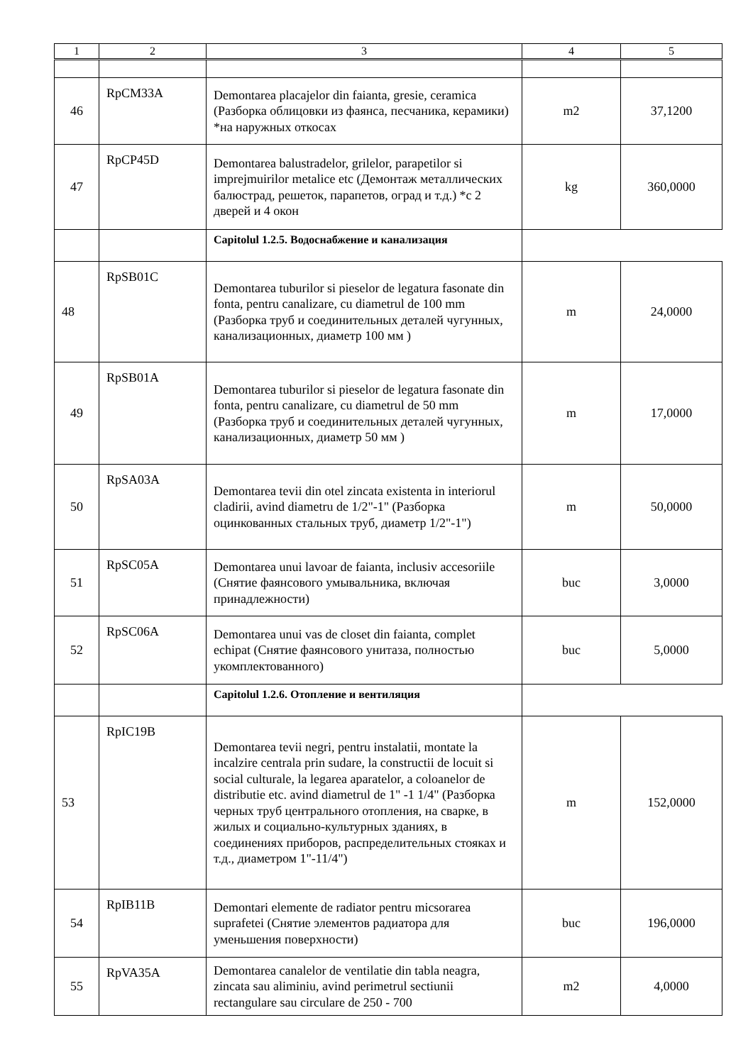| 1 | 2 | 3 | 4 | 5 |
| --- | --- | --- | --- | --- |
| 46 | RpCM33A | Demontarea placajelor din faianta, gresie, ceramica (Разборка облицовки из фаянса, песчаника, керамики) *на наружных откосах | m2 | 37,1200 |
| 47 | RpCP45D | Demontarea balustradelor, grilelor, parapetilor si imprejmuirilor metalice etc (Демонтаж металлических балюстрад, решеток, парапетов, оград и т.д.) *с 2 дверей и 4 окон | kg | 360,0000 |
| | | Capitolul 1.2.5. Водоснабжение и канализация | | |
| 48 | RpSB01C | Demontarea tuburilor si pieselor de legatura fasonate din fonta, pentru canalizare, cu diametrul de 100 mm (Разборка труб и соединительных деталей чугунных, канализационных, диаметр 100 мм ) | m | 24,0000 |
| 49 | RpSB01A | Demontarea tuburilor si pieselor de legatura fasonate din fonta, pentru canalizare, cu diametrul de 50 mm (Разборка труб и соединительных деталей чугунных, канализационных, диаметр 50 мм ) | m | 17,0000 |
| 50 | RpSA03A | Demontarea tevii din otel zincata existenta in interiorul cladirii, avind diametru de 1/2"-1" (Разборка оцинкованных стальных труб, диаметр 1/2"-1") | m | 50,0000 |
| 51 | RpSC05A | Demontarea unui lavoar de faianta, inclusiv accesoriile (Снятие фаянсового умывальника, включая принадлежности) | buc | 3,0000 |
| 52 | RpSC06A | Demontarea unui vas de closet din faianta, complet echipat (Снятие фаянсового унитаза, полностью укомплектованного) | buc | 5,0000 |
| | | Capitolul 1.2.6. Отопление и вентиляция | | |
| 53 | RpIC19B | Demontarea tevii negri, pentru instalatii, montate la incalzire centrala prin sudare, la constructii de locuit si social culturale, la legarea aparatelor, a coloanelor de distributie etc. avind diametrul de 1" -1 1/4" (Разборка черных труб центрального отопления, на сварке, в жилых и социально-культурных зданиях, в соединениях приборов, распределительных стояках и т.д., диаметром 1"-11/4") | m | 152,0000 |
| 54 | RpIB11B | Demontari elemente de radiator pentru micsorarea suprafetei (Снятие элементов радиатора для уменьшения поверхности) | buc | 196,0000 |
| 55 | RpVA35A | Demontarea canalelor de ventilatie din tabla neagra, zincata sau aliminiu, avind perimetrul sectiunii rectangulare sau circulare de 250 - 700 | m2 | 4,0000 |